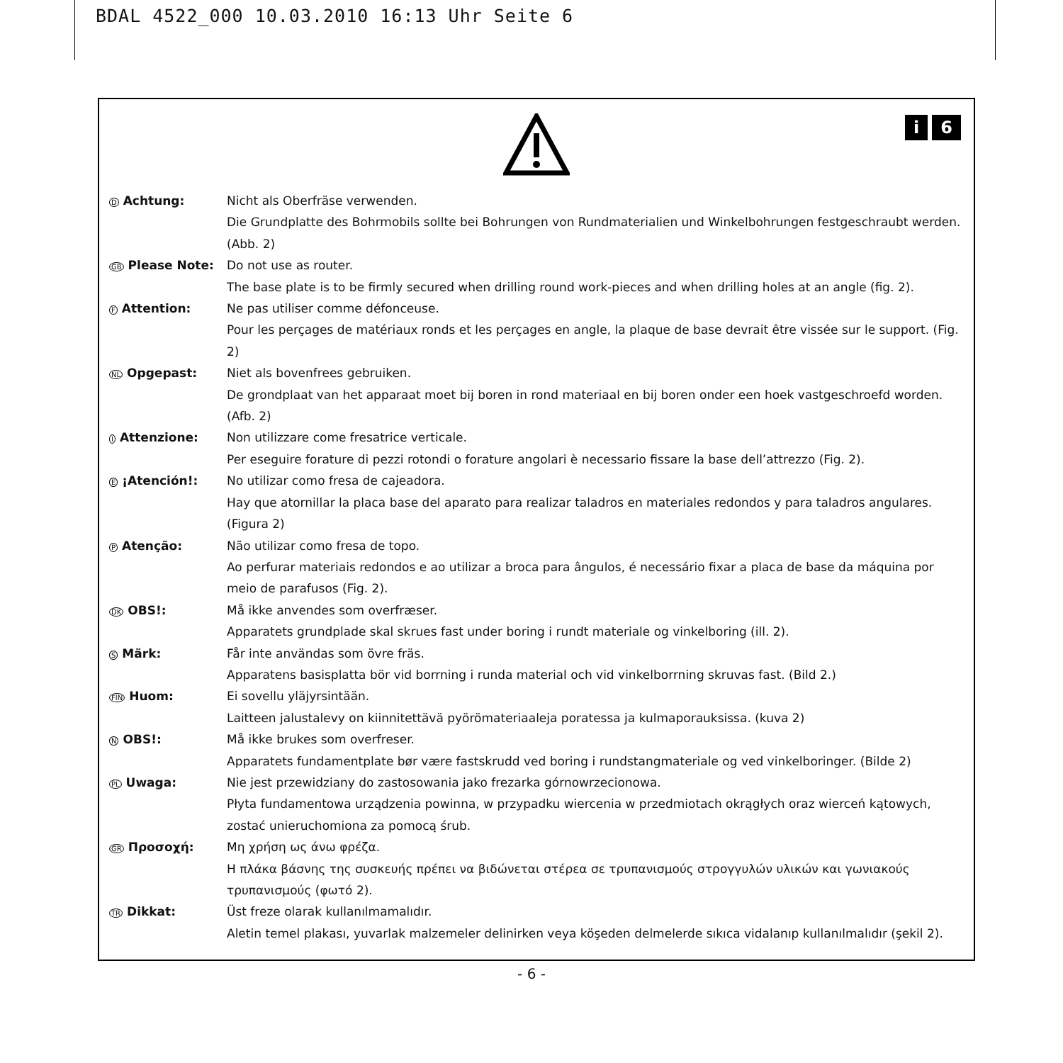BDAL 4522_000 10.03.2010 16:13 Uhr Seite 6
i 6
D Achtung: Nicht als Oberfräse verwenden.
Die Grundplatte des Bohrmobils sollte bei Bohrungen von Rundmaterialien und Winkelbohrungen festgeschraubt werden. (Abb. 2)
GB Please Note: Do not use as router.
The base plate is to be firmly secured when drilling round work-pieces and when drilling holes at an angle (fig. 2).
F Attention: Ne pas utiliser comme défonceuse.
Pour les perçages de matériaux ronds et les perçages en angle, la plaque de base devrait être vissée sur le support. (Fig. 2)
NL Opgepast: Niet als bovenfrees gebruiken.
De grondplaat van het apparaat moet bij boren in rond materiaal en bij boren onder een hoek vastgeschroefd worden. (Afb. 2)
I Attenzione: Non utilizzare come fresatrice verticale.
Per eseguire forature di pezzi rotondi o forature angolari è necessario fissare la base dell’attrezzo (Fig. 2).
E ¡Atención!: No utilizar como fresa de cajeadora.
Hay que atornillar la placa base del aparato para realizar taladros en materiales redondos y para taladros angulares. (Figura 2)
P Atenção: Não utilizar como fresa de topo.
Ao perfurar materiais redondos e ao utilizar a broca para ângulos, é necessário fixar a placa de base da máquina por meio de parafusos (Fig. 2).
DK OBS!: Må ikke anvendes som overfræser.
Apparatets grundplade skal skrues fast under boring i rundt materiale og vinkelboring (ill. 2).
S Märk: Får inte användas som övre fräs.
Apparatens basisplatta bör vid borrning i runda material och vid vinkelborrning skruvas fast. (Bild 2.)
FIN Huom: Ei sovellu yläjyrsintään.
Laitteen jalustalevy on kiinnitettävä pyörömateriaaleja poratessa ja kulmaporauksissa. (kuva 2)
N OBS!: Må ikke brukes som overfreser.
Apparatets fundamentplate bør være fastskrudd ved boring i rundstangmateriale og ved vinkelboringer. (Bilde 2)
PL Uwaga: Nie jest przewidziany do zastosowania jako frezarka górnowrzecionowa.
Płyta fundamentowa urządzenia powinna, w przypadku wiercenia w przedmiotach okrągłych oraz wierceń kątowych, zostać unieruchomiona za pomocą śrub.
GR Προσοχή: Μη χρήση ως άνω φρέζα.
Η πλάκα βάσνης της συσκευής πρέπει να βιδώνεται στέρεα σε τρυπανισμούς στρογγυλών υλικών και γωνιακούς τρυπανισμούς (φωτό 2).
TR Dikkat: Üst freze olarak kullanılmamalıdır.
Aletin temel plakası, yuvarlak malzemeler delinirken veya köşeden delmelerde sıkıca vidalanıp kullanılmalıdır (şekil 2).
- 6 -